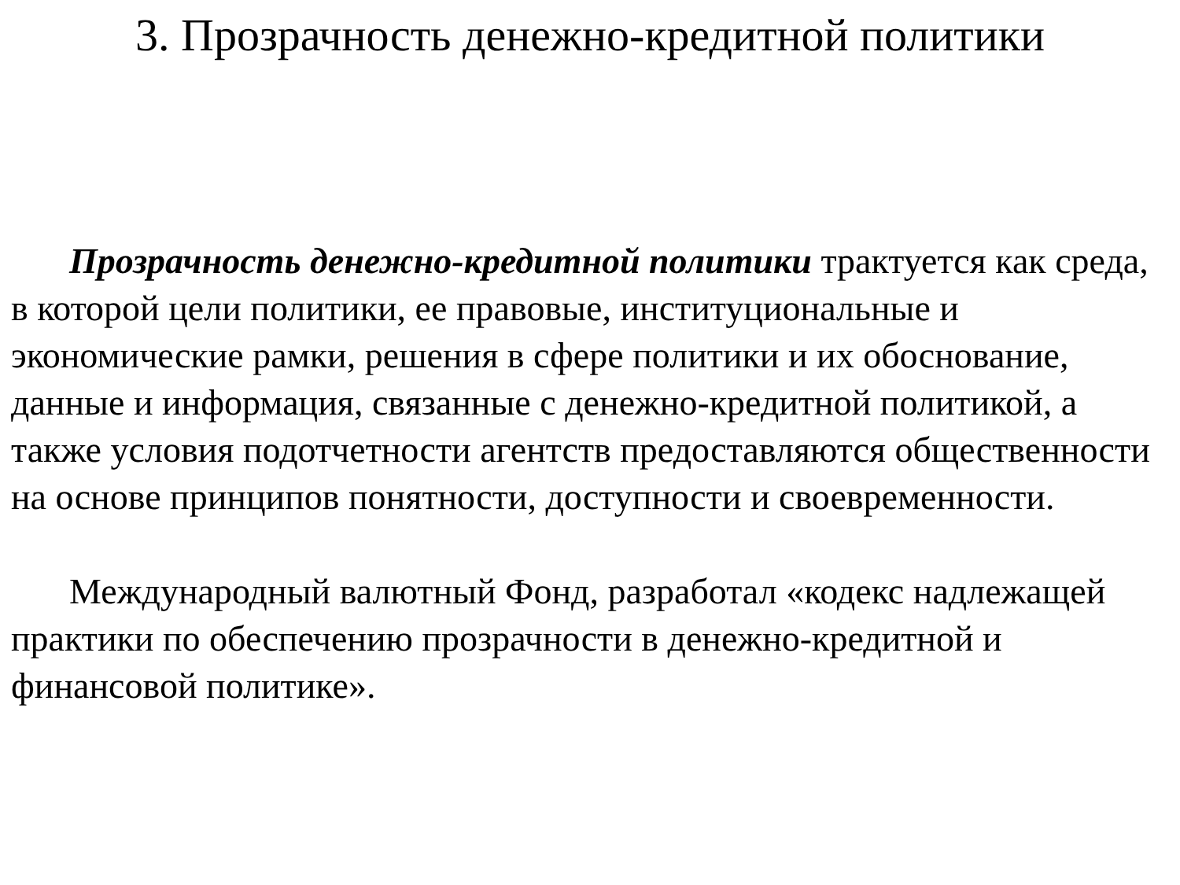3. Прозрачность денежно-кредитной политики
Прозрачность денежно-кредитной политики трактуется как среда, в которой цели политики, ее правовые, институциональные и экономические рамки, решения в сфере политики и их обоснование, данные и информация, связанные с денежно-кредитной политикой, а также условия подотчетности агентств предоставляются общественности на основе принципов понятности, доступности и своевременности.
Международный валютный Фонд, разработал «кодекс надлежащей практики по обеспечению прозрачности в денежно-кредитной и финансовой политике».